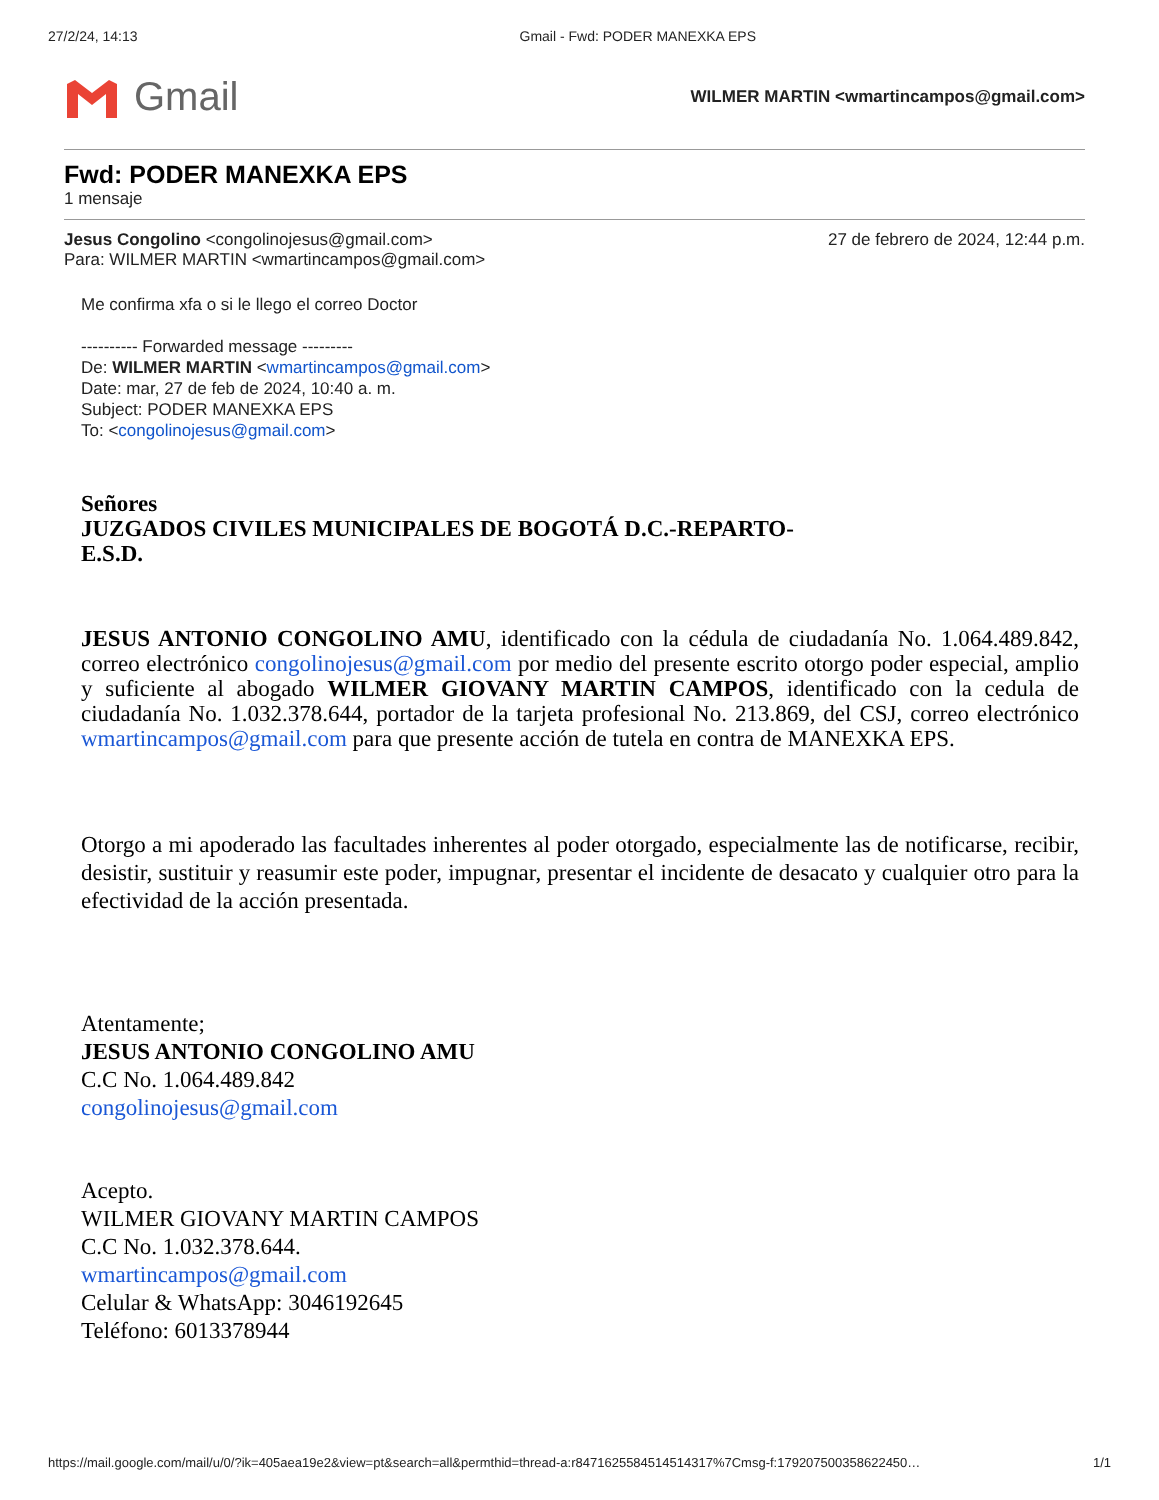27/2/24, 14:13 Gmail - Fwd: PODER MANEXKA EPS
Gmail
WILMER MARTIN <wmartincampos@gmail.com>
Fwd: PODER MANEXKA EPS
1 mensaje
Jesus Congolino <congolinojesus@gmail.com>
Para: WILMER MARTIN <wmartincampos@gmail.com>
27 de febrero de 2024, 12:44 p.m.
Me confirma xfa o si le llego el correo Doctor
---------- Forwarded message ---------
De: WILMER MARTIN <wmartincampos@gmail.com>
Date: mar, 27 de feb de 2024, 10:40 a. m.
Subject: PODER MANEXKA EPS
To: <congolinojesus@gmail.com>
Señores
JUZGADOS CIVILES MUNICIPALES DE BOGOTÁ D.C.-REPARTO-
E.S.D.
JESUS ANTONIO CONGOLINO AMU, identificado con la cédula de ciudadanía No. 1.064.489.842, correo electrónico congolinojesus@gmail.com por medio del presente escrito otorgo poder especial, amplio y suficiente al abogado WILMER GIOVANY MARTIN CAMPOS, identificado con la cedula de ciudadanía No. 1.032.378.644, portador de la tarjeta profesional No. 213.869, del CSJ, correo electrónico wmartincampos@gmail.com para que presente acción de tutela en contra de MANEXKA EPS.
Otorgo a mi apoderado las facultades inherentes al poder otorgado, especialmente las de notificarse, recibir, desistir, sustituir y reasumir este poder, impugnar, presentar el incidente de desacato y cualquier otro para la efectividad de la acción presentada.
Atentamente;
JESUS ANTONIO CONGOLINO AMU
C.C No. 1.064.489.842
congolinojesus@gmail.com
Acepto.
WILMER GIOVANY MARTIN CAMPOS
C.C No. 1.032.378.644.
wmartincampos@gmail.com
Celular & WhatsApp: 3046192645
Teléfono: 6013378944
https://mail.google.com/mail/u/0/?ik=405aea19e2&view=pt&search=all&permthid=thread-a:r8471625584514514317%7Cmsg-f:179207500358622450… 1/1